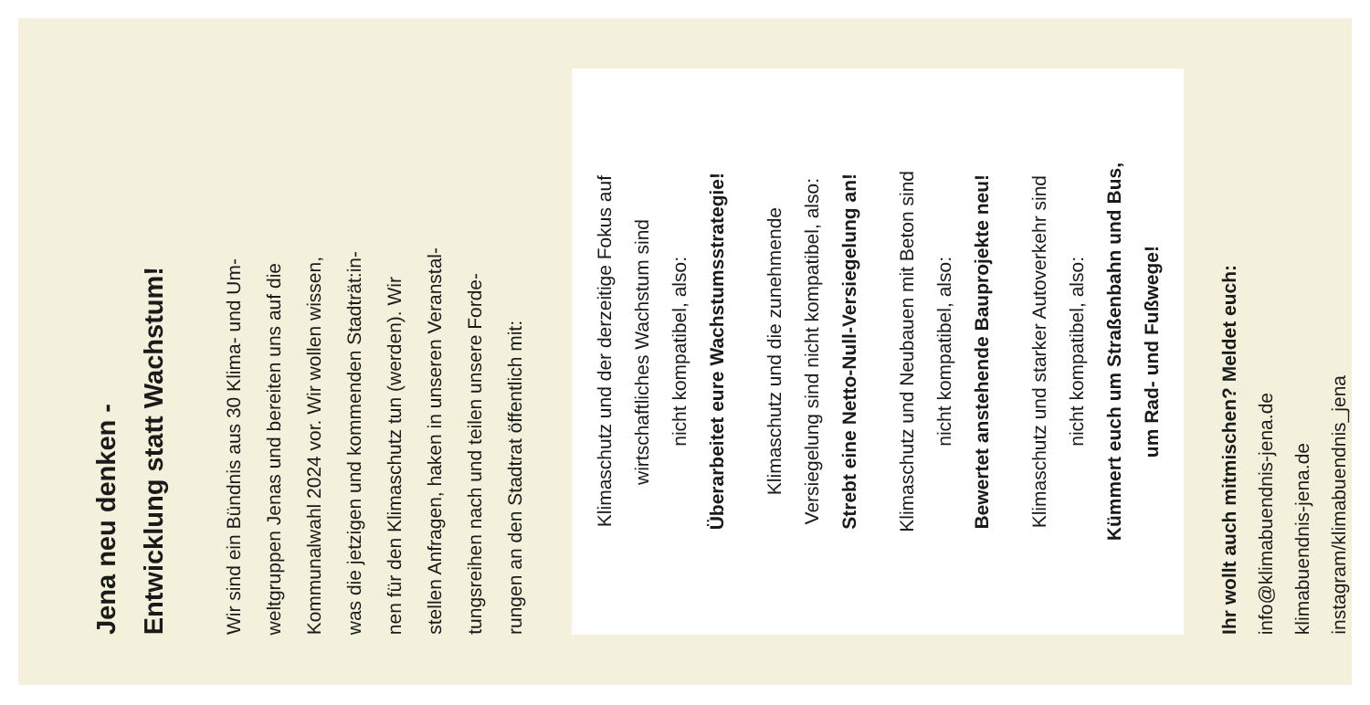Jena neu denken -
Entwicklung statt Wachstum!
Wir sind ein Bündnis aus 30 Klima- und Um-
weltgruppen Jenas und bereiten uns auf die
Kommunalwahl 2024 vor. Wir wollen wissen,
was die jetzigen und kommenden Stadträt:in-
nen für den Klimaschutz tun (werden). Wir
stellen Anfragen, haken in unseren Veranstal-
tungsreihen nach und teilen unsere Forde-
rungen an den Stadtrat öffentlich mit:
Klimaschutz und der derzeitige Fokus auf
wirtschaftliches Wachstum sind
nicht kompatibel, also:
Überarbeitet eure Wachstumsstrategie!
Klimaschutz und die zunehmende
Versiegelung sind nicht kompatibel, also:
Strebt eine Netto-Null-Versiegelung an!
Klimaschutz und Neubauen mit Beton sind
nicht kompatibel, also:
Bewertet anstehende Bauprojekte neu!
Klimaschutz und starker Autoverkehr sind
nicht kompatibel, also:
Kümmert euch um Straßenbahn und Bus,
um Rad- und Fußwege!
Ihr wollt auch mitmischen? Meldet euch:
info@klimabuendnis-jena.de
klimabuendnis-jena.de
instagram/klimabuendnis_jena